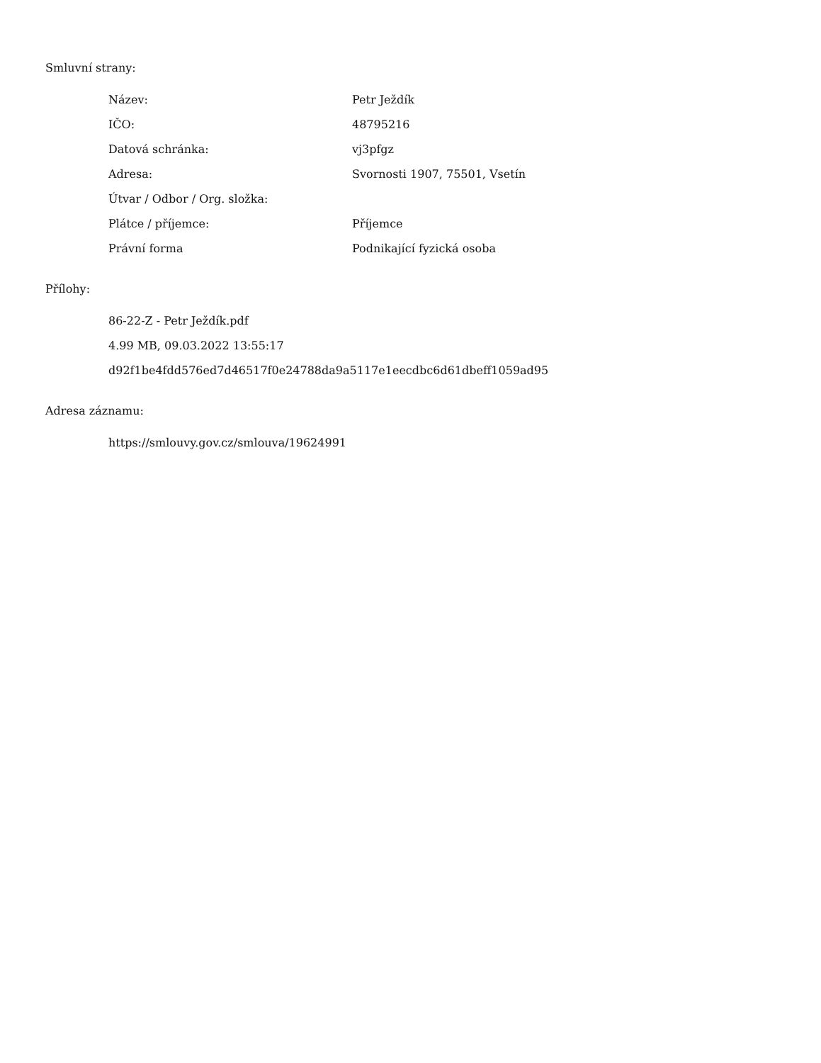Smluvní strany:
| Název: | Petr Ježdík |
| IČO: | 48795216 |
| Datová schránka: | vj3pfgz |
| Adresa: | Svornosti 1907, 75501, Vsetín |
| Útvar / Odbor / Org. složka: | |
| Plátce / příjemce: | Příjemce |
| Právní forma | Podnikající fyzická osoba |
Přílohy:
86-22-Z - Petr Ježdík.pdf
4.99 MB, 09.03.2022 13:55:17
d92f1be4fdd576ed7d46517f0e24788da9a5117e1eecdbc6d61dbeff1059ad95
Adresa záznamu:
https://smlouvy.gov.cz/smlouva/19624991